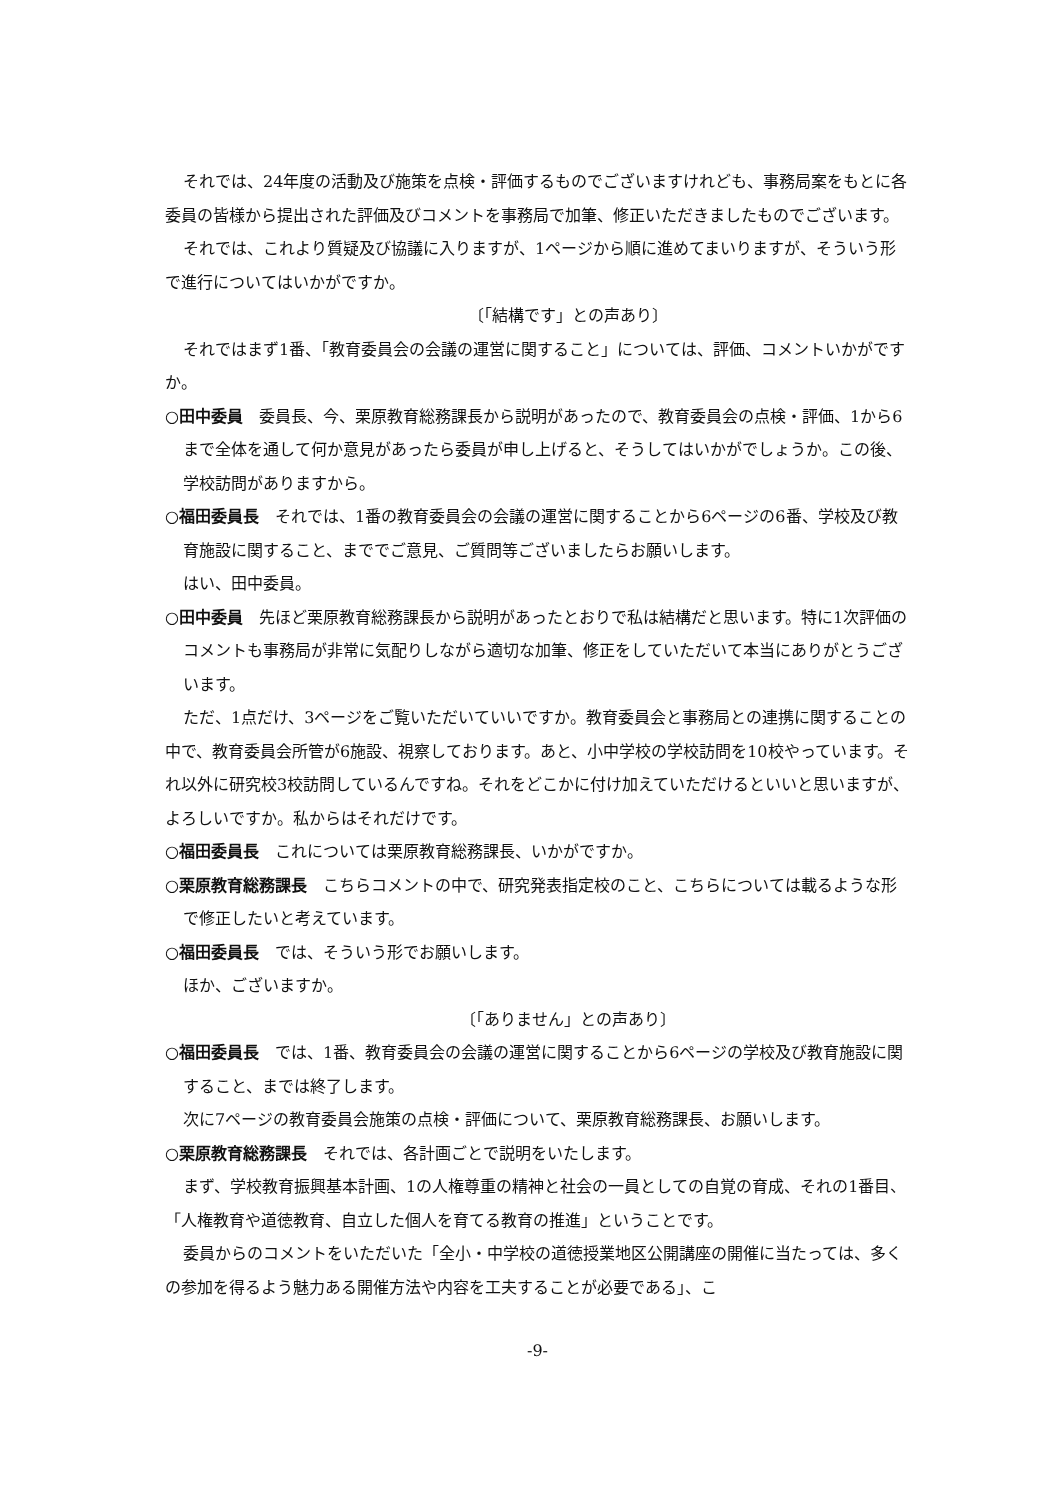それでは、24年度の活動及び施策を点検・評価するものでございますけれども、事務局案をもとに各委員の皆様から提出された評価及びコメントを事務局で加筆、修正いただきましたものでございます。
それでは、これより質疑及び協議に入りますが、1ページから順に進めてまいりますが、そういう形で進行についてはいかがですか。
〔「結構です」との声あり〕
それではまず1番、「教育委員会の会議の運営に関すること」については、評価、コメントいかがですか。
○田中委員　委員長、今、栗原教育総務課長から説明があったので、教育委員会の点検・評価、1から6まで全体を通して何か意見があったら委員が申し上げると、そうしてはいかがでしょうか。この後、学校訪問がありますから。
○福田委員長　それでは、1番の教育委員会の会議の運営に関することから6ページの6番、学校及び教育施設に関すること、まででご意見、ご質問等ございましたらお願いします。
はい、田中委員。
○田中委員　先ほど栗原教育総務課長から説明があったとおりで私は結構だと思います。特に1次評価のコメントも事務局が非常に気配りしながら適切な加筆、修正をしていただいて本当にありがとうございます。
ただ、1点だけ、3ページをご覧いただいていいですか。教育委員会と事務局との連携に関することの中で、教育委員会所管が6施設、視察しております。あと、小中学校の学校訪問を10校やっています。それ以外に研究校3校訪問しているんですね。それをどこかに付け加えていただけるといいと思いますが、よろしいですか。私からはそれだけです。
○福田委員長　これについては栗原教育総務課長、いかがですか。
○栗原教育総務課長　こちらコメントの中で、研究発表指定校のこと、こちらについては載るような形で修正したいと考えています。
○福田委員長　では、そういう形でお願いします。
ほか、ございますか。
〔「ありません」との声あり〕
○福田委員長　では、1番、教育委員会の会議の運営に関することから6ページの学校及び教育施設に関すること、までは終了します。
次に7ページの教育委員会施策の点検・評価について、栗原教育総務課長、お願いします。
○栗原教育総務課長　それでは、各計画ごとで説明をいたします。
まず、学校教育振興基本計画、1の人権尊重の精神と社会の一員としての自覚の育成、それの1番目、「人権教育や道徳教育、自立した個人を育てる教育の推進」ということです。
委員からのコメントをいただいた「全小・中学校の道徳授業地区公開講座の開催に当たっては、多くの参加を得るよう魅力ある開催方法や内容を工夫することが必要である」、こ
-9-